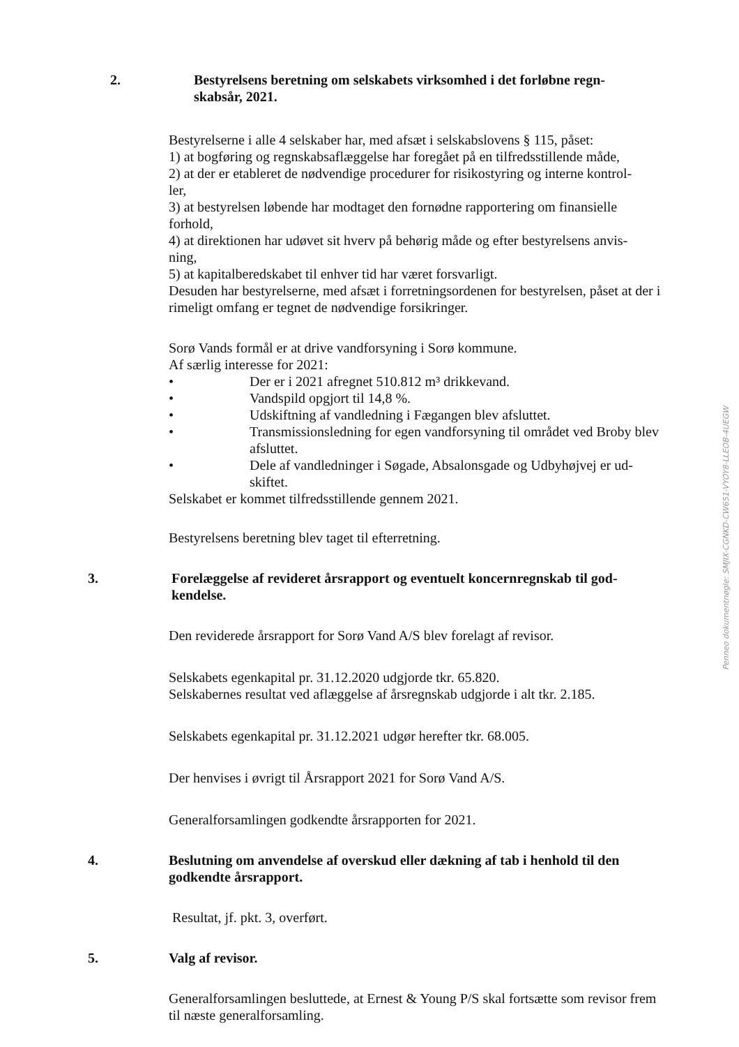2. Bestyrelsens beretning om selskabets virksomhed i det forløbne regn-
skabsår, 2021.
Bestyrelserne i alle 4 selskaber har, med afsæt i selskabslovens § 115, påset:
1) at bogføring og regnskabsaflæggelse har foregået på en tilfredsstillende måde,
2) at der er etableret de nødvendige procedurer for risikostyring og interne kontrol-
ler,
3) at bestyrelsen løbende har modtaget den fornødne rapportering om finansielle forhold,
4) at direktionen har udøvet sit hverv på behørig måde og efter bestyrelsens anvis-
ning,
5) at kapitalberedskabet til enhver tid har været forsvarligt.
Desuden har bestyrelserne, med afsæt i forretningsordenen for bestyrelsen, påset at der i rimeligt omfang er tegnet de nødvendige forsikringer.
Sorø Vands formål er at drive vandforsyning i Sorø kommune.
Af særlig interesse for 2021:
• Der er i 2021 afregnet 510.812 m³ drikkevand.
• Vandspild opgjort til 14,8 %.
• Udskiftning af vandledning i Fægangen blev afsluttet.
• Transmissionsledning for egen vandforsyning til området ved Broby blev afsluttet.
• Dele af vandledninger i Søgade, Absalonsgade og Udbyhøjvej er ud-
skiftet.
Selskabet er kommet tilfredsstillende gennem 2021.
Bestyrelsens beretning blev taget til efterretning.
3. Forelæggelse af revideret årsrapport og eventuelt koncernregnskab til god-
kendelse.
Den reviderede årsrapport for Sorø Vand A/S blev forelagt af revisor.
Selskabets egenkapital pr. 31.12.2020 udgjorde tkr. 65.820.
Selskabernes resultat ved aflæggelse af årsregnskab udgjorde i alt tkr. 2.185.
Selskabets egenkapital pr. 31.12.2021 udgør herefter tkr. 68.005.
Der henvises i øvrigt til Årsrapport 2021 for Sorø Vand A/S.
Generalforsamlingen godkendte årsrapporten for 2021.
4. Beslutning om anvendelse af overskud eller dækning af tab i henhold til den godkendte årsrapport.
Resultat, jf. pkt. 3, overført.
5. Valg af revisor.
Generalforsamlingen besluttede, at Ernest & Young P/S skal fortsætte som revisor frem til næste generalforsamling.
Penneo dokumentnøgle: SMJIX-CGNKD-CW651-VYOY8-LLEOB-4UEGW